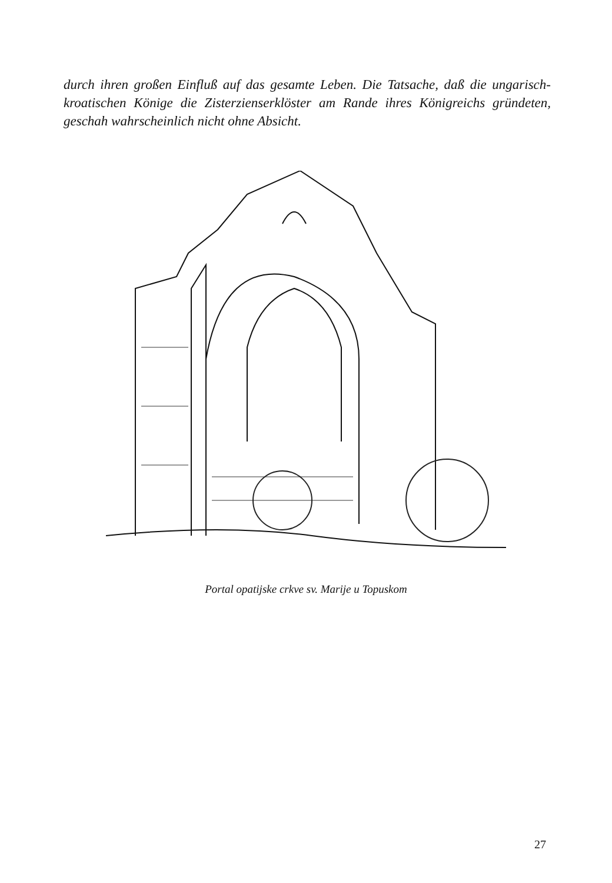durch ihren großen Einfluß auf das gesamte Leben. Die Tatsache, daß die ungarisch-kroatischen Könige die Zisterzienserklöster am Rande ihres Königreichs gründeten, geschah wahrscheinlich nicht ohne Absicht.
Portal opatijske crkve sv. Marije u Topuskom
27